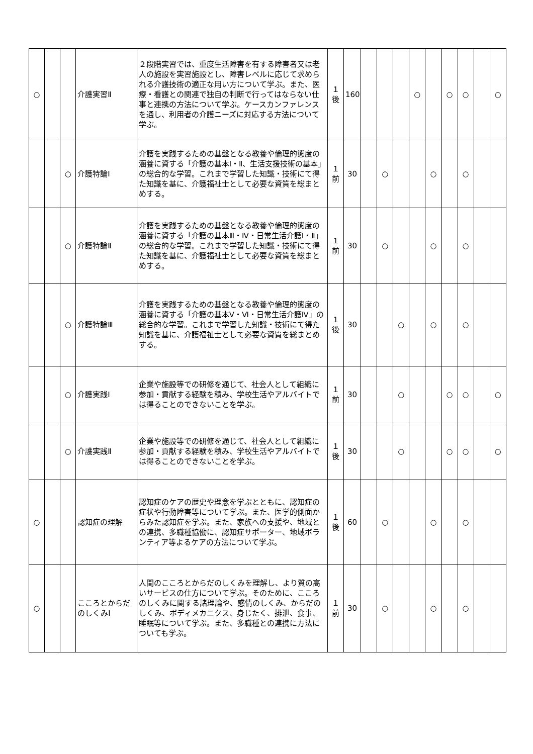| ○ | | | 介護実習Ⅱ | ２段階実習では、重度生活障害を有する障害者又は老人の施設を実習施設とし、障害レベルに応じて求められる介護技術の適正な用い方について学ぶ。また、医療・看護との関連で独自の判断で行ってはならない仕事と連携の方法について学ぶ。ケースカンファレンスを通し、利用者の介護ニーズに対応する方法について学ぶ。 | １ 後 | 160 | | | | ○ | | ○ | ○ | | ○ |
| | | ○ | 介護特論Ⅰ | 介護を実践するための基盤となる教養や倫理的態度の涵養に資する「介護の基本Ⅰ・Ⅱ、生活支援技術の基本」の総合的な学習。これまで学習した知識・技術にて得た知識を基に、介護福祉士として必要な資質を総まとめする。 | １ 前 | 30 | | ○ | | | ○ | | ○ | | |
| | | ○ | 介護特論Ⅱ | 介護を実践するための基盤となる教養や倫理的態度の涵養に資する「介護の基本Ⅲ・Ⅳ・日常生活介護Ⅰ・Ⅱ」の総合的な学習。これまで学習した知識・技術にて得た知識を基に、介護福祉士として必要な資質を総まとめする。 | １ 前 | 30 | | ○ | | | ○ | | ○ | | |
| | | ○ | 介護特論Ⅲ | 介護を実践するための基盤となる教養や倫理的態度の涵養に資する「介護の基本Ⅴ・Ⅵ・日常生活介護Ⅳ」の総合的な学習。これまで学習した知識・技術にて得た知識を基に、介護福祉士として必要な資質を総まとめする。 | １ 後 | 30 | | | ○ | | ○ | | ○ | | |
| | | ○ | 介護実践Ⅰ | 企業や施設等での研修を通じて、社会人として組織に参加・貢献する経験を積み、学校生活やアルバイトでは得ることのできないことを学ぶ。 | １ 前 | 30 | | | ○ | | | ○ | ○ | | ○ |
| | | ○ | 介護実践Ⅱ | 企業や施設等での研修を通じて、社会人として組織に参加・貢献する経験を積み、学校生活やアルバイトでは得ることのできないことを学ぶ。 | １ 後 | 30 | | | ○ | | | ○ | ○ | | ○ |
| ○ | | | 認知症の理解 | 認知症のケアの歴史や理念を学ぶとともに、認知症の症状や行動障害等について学ぶ。また、医学的側面からみた認知症を学ぶ。また、家族への支援や、地域との連携、多職種協働に、認知症サポーター、地域ボランティア等よるケアの方法について学ぶ。 | １ 後 | 60 | | ○ | | | ○ | | ○ | | |
| ○ | | | こころとからだのしくみⅠ | 人間のこころとからだのしくみを理解し、より質の高いサービスの仕方について学ぶ。そのために、こころのしくみに関する諸理論や、感情のしくみ、からだのしくみ、ボディメカニクス、身じたく、排泄、食事、睡眠等について学ぶ。また、多職種との連携に方法についても学ぶ。 | １ 前 | 30 | | ○ | | | ○ | | ○ | | |